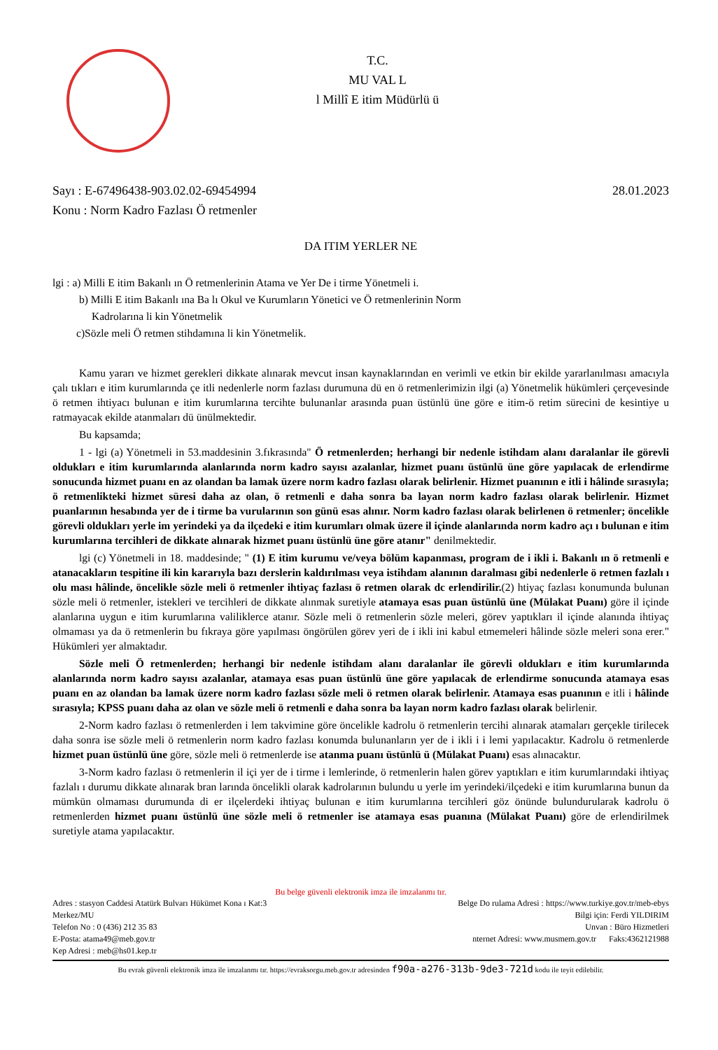T.C.
MU VAL L
l Millî E itim Müdürlü ü
Sayı : E-67496438-903.02.02-69454994 28.01.2023
Konu : Norm Kadro Fazlası Ö retmenler
DA ITIM YERLER NE
lgi : a) Milli E itim Bakanlı ın Ö retmenlerinin Atama ve Yer De i tirme Yönetmeli i.
b) Milli E itim Bakanlı ına Ba lı Okul ve Kurumların Yönetici ve Ö retmenlerinin Norm
Kadrolarına li kin Yönetmelik
c)Sözle meli Ö retmen stihdamına li kin Yönetmelik.
Kamu yararı ve hizmet gerekleri dikkate alınarak mevcut insan kaynaklarından en verimli ve etkin bir ekilde yararlanılması amacıyla çalı tıkları e itim kurumlarında çe itli nedenlerle norm fazlası durumuna dü en ö retmenlerimizin ilgi (a) Yönetmelik hükümleri çerçevesinde ö retmen ihtiyacı bulunan e itim kurumlarına tercihte bulunanlar arasında puan üstünlü üne göre e itim-ö retim sürecini de kesintiye u ratmayacak ekilde atanmaları dü ünülmektedir.
Bu kapsamda;
1 - lgi (a) Yönetmeli in 53.maddesinin 3.fıkrasında" Ö retmenlerden; herhangi bir nedenle istihdam alanı daralanlar ile görevli oldukları e itim kurumlarında alanlarında norm kadro sayısı azalanlar, hizmet puanı üstünlü üne göre yapılacak de erlendirme sonucunda hizmet puanı en az olandan ba lamak üzere norm kadro fazlası olarak belirlenir. Hizmet puanının e itli i hâlinde sırasıyla; ö retmenlikteki hizmet süresi daha az olan, ö retmenli e daha sonra ba layan norm kadro fazlası olarak belirlenir. Hizmet puanlarının hesabında yer de i tirme ba vurularının son günü esas alınır. Norm kadro fazlası olarak belirlenen ö retmenler; öncelikle görevli oldukları yerle im yerindeki ya da ilçedeki e itim kurumları olmak üzere il içinde alanlarında norm kadro açı ı bulunan e itim kurumlarına tercihleri de dikkate alınarak hizmet puanı üstünlü üne göre atanır" denilmektedir.
lgi (c) Yönetmeli in 18. maddesinde; " (1) E itim kurumu ve/veya bölüm kapanması, program de i ikli i. Bakanlı ın ö retmenli e atanacakların tespitine ili kin kararıyla bazı derslerin kaldırılması veya istihdam alanının daralması gibi nedenlerle ö retmen fazlalı ı olu ması hâlinde, öncelikle sözle meli ö retmenler ihtiyaç fazlası ö retmen olarak dc erlendirilir.(2) htiyaç fazlası konumunda bulunan sözle meli ö retmenler, istekleri ve tercihleri de dikkate alınmak suretiyle atamaya esas puan üstünlü üne (Mülakat Puanı) göre il içinde alanlarına uygun e itim kurumlarına valiliklerce atanır. Sözle meli ö retmenlerin sözle meleri, görev yaptıkları il içinde alanında ihtiyaç olmaması ya da ö retmenlerin bu fıkraya göre yapılması öngörülen görev yeri de i ikli ini kabul etmemeleri hâlinde sözle meleri sona erer." Hükümleri yer almaktadır.
Sözle meli Ö retmenlerden; herhangi bir nedenle istihdam alanı daralanlar ile görevli oldukları e itim kurumlarında alanlarında norm kadro sayısı azalanlar, atamaya esas puan üstünlü üne göre yapılacak de erlendirme sonucunda atamaya esas puanı en az olandan ba lamak üzere norm kadro fazlası sözle meli ö retmen olarak belirlenir. Atamaya esas puanının e itli i hâlinde sırasıyla; KPSS puanı daha az olan ve sözle meli ö retmenli e daha sonra ba layan norm kadro fazlası olarak belirlenir.
2-Norm kadro fazlası ö retmenlerden i lem takvimine göre öncelikle kadrolu ö retmenlerin tercihi alınarak atamaları gerçekle tirilecek daha sonra ise sözle meli ö retmenlerin norm kadro fazlası konumda bulunanların yer de i ikli i i lemi yapılacaktır. Kadrolu ö retmenlerde hizmet puan üstünlü üne göre, sözle meli ö retmenlerde ise atanma puanı üstünlü ü (Mülakat Puanı) esas alınacaktır.
3-Norm kadro fazlası ö retmenlerin il içi yer de i tirme i lemlerinde, ö retmenlerin halen görev yaptıkları e itim kurumlarındaki ihtiyaç fazlalı ı durumu dikkate alınarak bran larında öncelikli olarak kadrolarının bulundu u yerle im yerindeki/ilçedeki e itim kurumlarına bunun da mümkün olmaması durumunda di er ilçelerdeki ihtiyaç bulunan e itim kurumlarına tercihleri göz önünde bulundurularak kadrolu ö retmenlerden hizmet puanı üstünlü üne sözle meli ö retmenler ise atamaya esas puanına (Mülakat Puanı) göre de erlendirilmek suretiyle atama yapılacaktır.
Bu belge güvenli elektronik imza ile imzalanmı tır.
Adres : stasyon Caddesi Atatürk Bulvarı Hükümet Kona ı Kat:3
Merkez/MU
Telefon No : 0 (436) 212 35 83
E-Posta: atama49@meb.gov.tr
Kep Adresi : meb@hs01.kep.tr
Belge Do rulama Adresi : https://www.turkiye.gov.tr/meb-ebys
Bilgi için: Ferdi YILDIRIM
Unvan : Büro Hizmetleri
nternet Adresi: www.musmem.gov.tr Faks:4362121988
Bu evrak güvenli elektronik imza ile imzalanmı tır. https://evraksorgu.meb.gov.tr adresinden f90a-a276-313b-9de3-721d kodu ile teyit edilebilir.